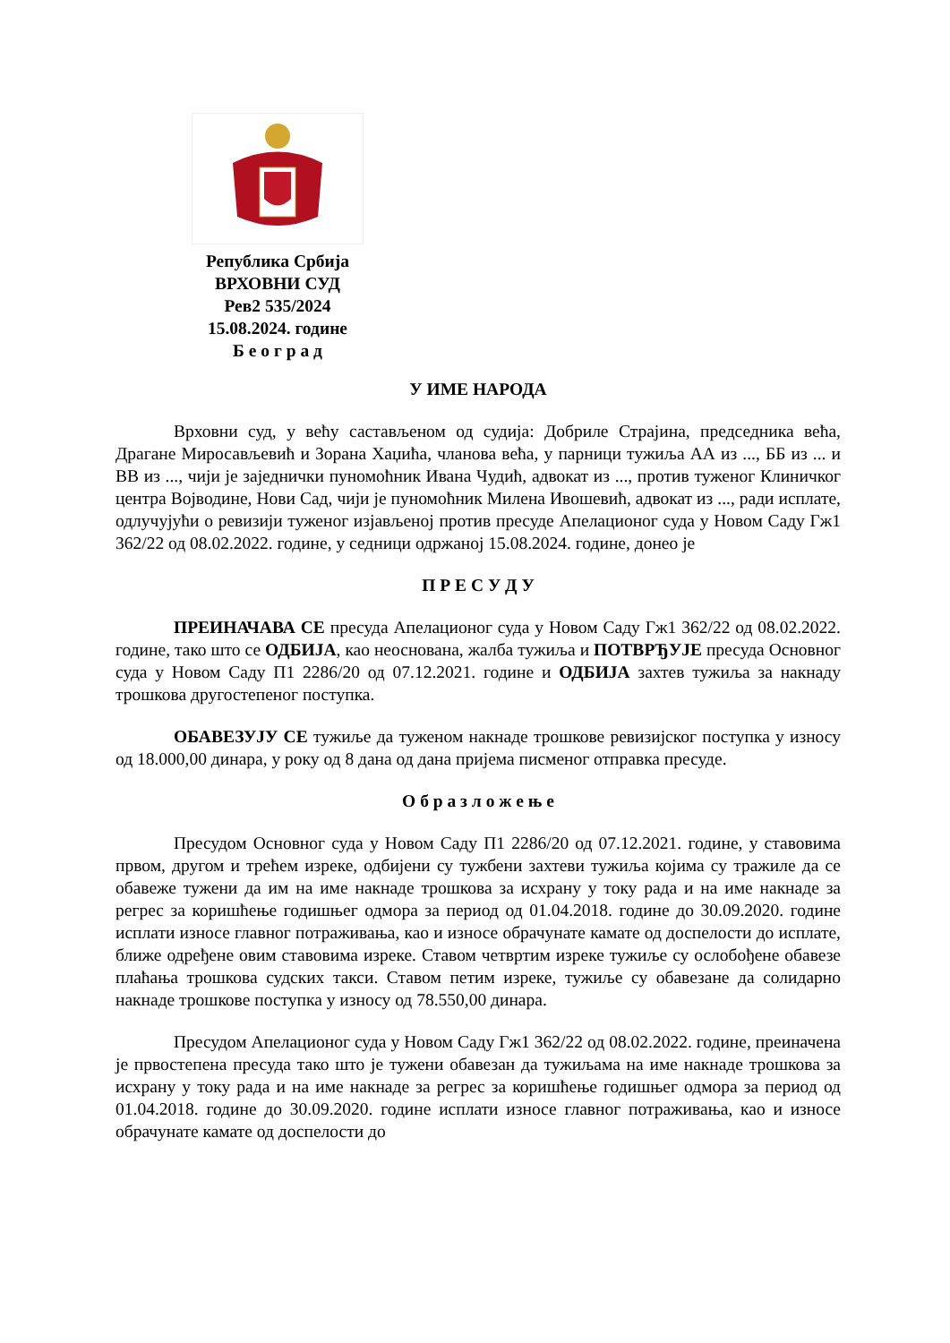Република Србија
ВРХОВНИ СУД
Рев2 535/2024
15.08.2024. године
Б е о г р а д
У ИМЕ НАРОДА
Врховни суд, у већу састављеном од судија: Добриле Страјина, председника већа, Драгане Миросављевић и Зорана Хаџића, чланова већа, у парници тужиља АА из ..., ББ из ... и ВВ из ..., чији је заједнички пуномоћник Ивана Чудић, адвокат из ..., против туженог Клиничког центра Војводине, Нови Сад, чији је пуномоћник Милена Ивошевић, адвокат из ..., ради исплате, одлучујући о ревизији туженог изјављеној против пресуде Апелационог суда у Новом Саду Гж1 362/22 од 08.02.2022. године, у седници одржаној 15.08.2024. године, донео је
П Р Е С У Д У
ПРЕИНАЧАВА СЕ пресуда Апелационог суда у Новом Саду Гж1 362/22 од 08.02.2022. године, тако што се ОДБИЈА, као неоснована, жалба тужиља и ПОТВРЂУЈЕ пресуда Основног суда у Новом Саду П1 2286/20 од 07.12.2021. године и ОДБИЈА захтев тужиља за накнаду трошкова другостепеног поступка.
ОБАВЕЗУЈУ СЕ тужиље да туженом накнаде трошкове ревизијског поступка у износу од 18.000,00 динара, у року од 8 дана од дана пријема писменог отправка пресуде.
О б р а з л о ж е њ е
Пресудом Основног суда у Новом Саду П1 2286/20 од 07.12.2021. године, у ставовима првом, другом и трећем изреке, одбијени су тужбени захтеви тужиља којима су тражиле да се обавеже тужени да им на име накнаде трошкова за исхрану у току рада и на име накнаде за регрес за коришћење годишњег одмора за период од 01.04.2018. године до 30.09.2020. године исплати износе главног потраживања, као и износе обрачунате камате од доспелости до исплате, ближе одређене овим ставовима изреке. Ставом четвртим изреке тужиље су ослобођене обавезе плаћања трошкова судских такси. Ставом петим изреке, тужиље су обавезане да солидарно накнаде трошкове поступка у износу од 78.550,00 динара.
Пресудом Апелационог суда у Новом Саду Гж1 362/22 од 08.02.2022. године, преиначена је првостепена пресуда тако што је тужени обавезан да тужиљама на име накнаде трошкова за исхрану у току рада и на име накнаде за регрес за коришћење годишњег одмора за период од 01.04.2018. године до 30.09.2020. године исплати износе главног потраживања, као и износе обрачунате камате од доспелости до